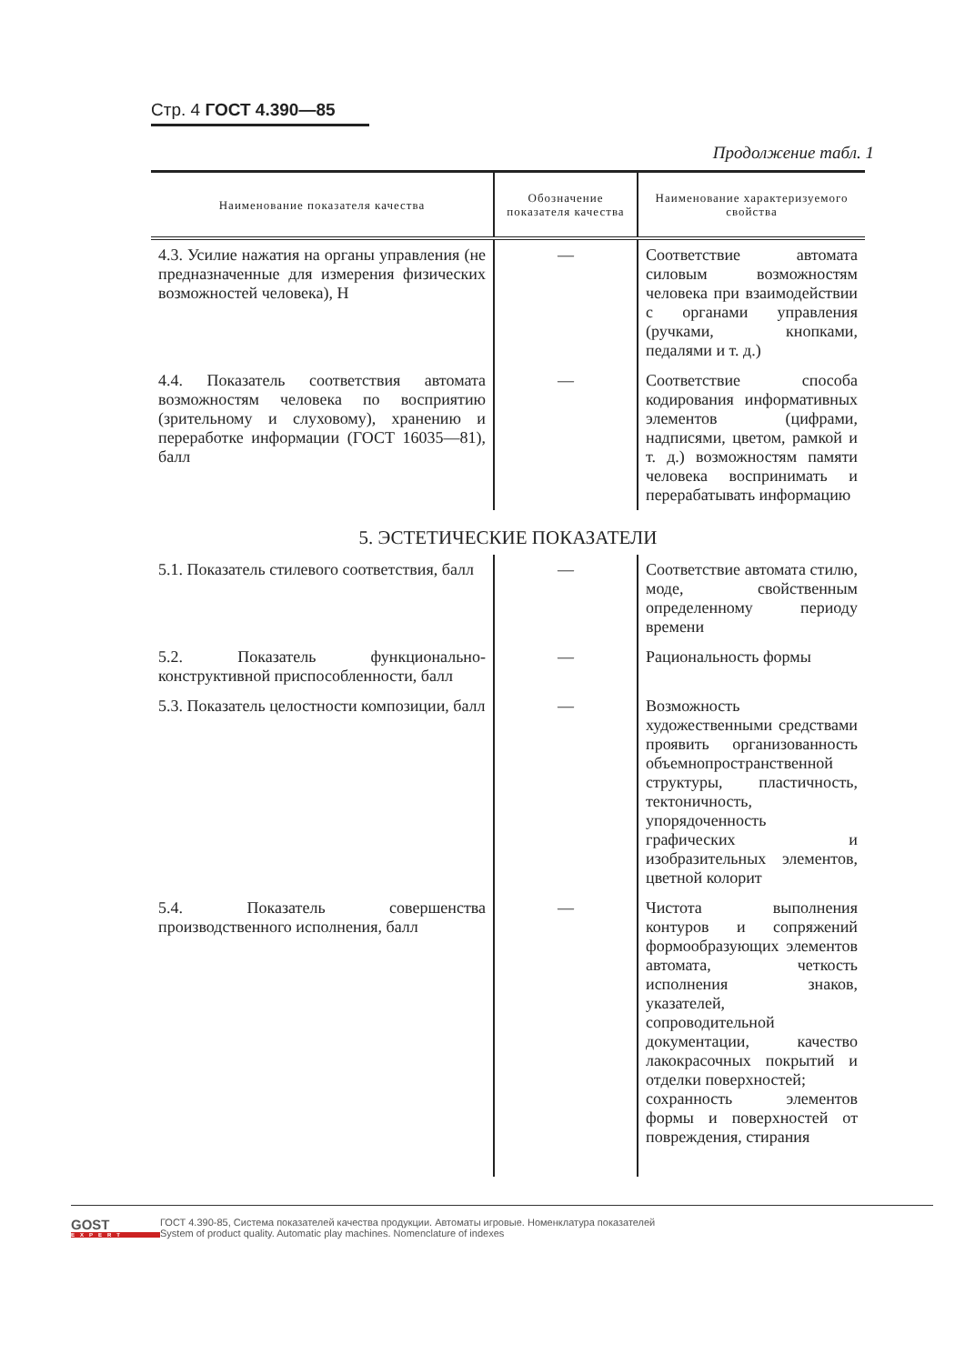Стр. 4 ГОСТ 4.390—85
Продолжение табл. 1
| Наименование показателя качества | Обозначение показателя качества | Наименование характеризуемого свойства |
| --- | --- | --- |
| 4.3. Усилие нажатия на органы управления (не предназначенные для измерения физических возможностей человека), Н | — | Соответствие автомата силовым возможностям человека при взаимодействии с органами управления (ручками, кнопками, педалями и т. д.) |
| 4.4. Показатель соответствия автомата возможностям человека по восприятию (зрительному и слуховому), хранению и переработке информации (ГОСТ 16035—81), балл | — | Соответствие способа кодирования информативных элементов (цифрами, надписями, цветом, рамкой и т. д.) возможностям памяти человека воспринимать и перерабатывать информацию |
| 5. ЭСТЕТИЧЕСКИЕ ПОКАЗАТЕЛИ | | |
| 5.1. Показатель стилевого соответствия, балл | — | Соответствие автомата стилю, моде, свойственным определенному периоду времени |
| 5.2. Показатель функционально-конструктивной приспособленности, балл | — | Рациональность формы |
| 5.3. Показатель целостности композиции, балл | — | Возможность художественными средствами проявить организованность объемнопространственной структуры, пластичность, тектоничность, упорядоченность графических и изобразительных элементов, цветной колорит |
| 5.4. Показатель совершенства производственного исполнения, балл | — | Чистота выполнения контуров и сопряжений формообразующих элементов автомата, четкость исполнения знаков, указателей, сопроводительной документации, качество лакокрасочных покрытий и отделки поверхностей; сохранность элементов формы и поверхностей от повреждения, стирания |
GOST
EXPERT
ГОСТ 4.390-85, Система показателей качества продукции. Автоматы игровые. Номенклатура показателей
System of product quality. Automatic play machines. Nomenclature of indexes